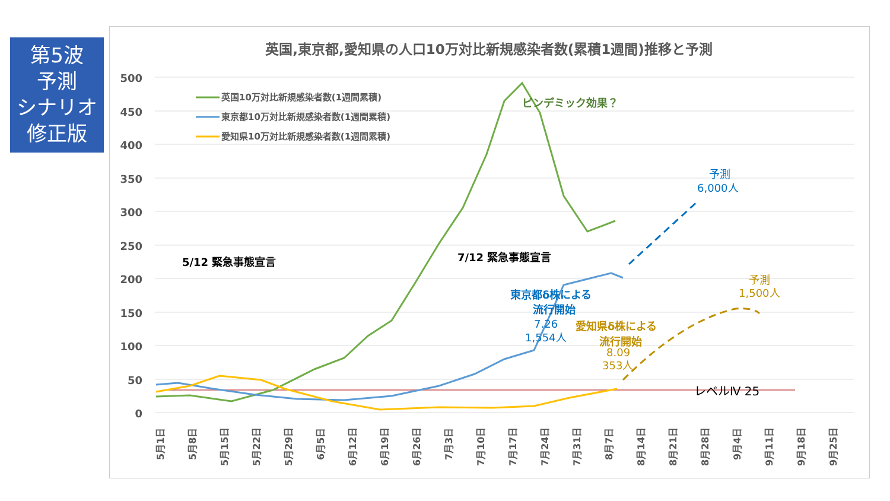第5波
予測
シナリオ
修正版
英国,東京都,愛知県の人口10万対比新規感染者数(累積1週間)推移と予測
500
450
400
350
300
250
200
150
100
50
0
レベルⅣ 25
英国10万対比新規感染者数(1週間累積)
東京都10万対比新規感染者数(1週間累積)
愛知県10万対比新規感染者数(1週間累積)
ピンデミック効果？
5/12 緊急事態宣言
7/12 緊急事態宣言
東京都δ株による
流行開始
7.26
1,554人
愛知県δ株による
流行開始
8.09
353人
予測
6,000人
予測
1,500人
5月1日
5月8日
5月15日
5月22日
5月29日
6月5日
6月12日
6月19日
6月26日
7月3日
7月10日
7月17日
7月24日
7月31日
8月7日
8月14日
8月21日
8月28日
9月4日
9月11日
9月18日
9月25日